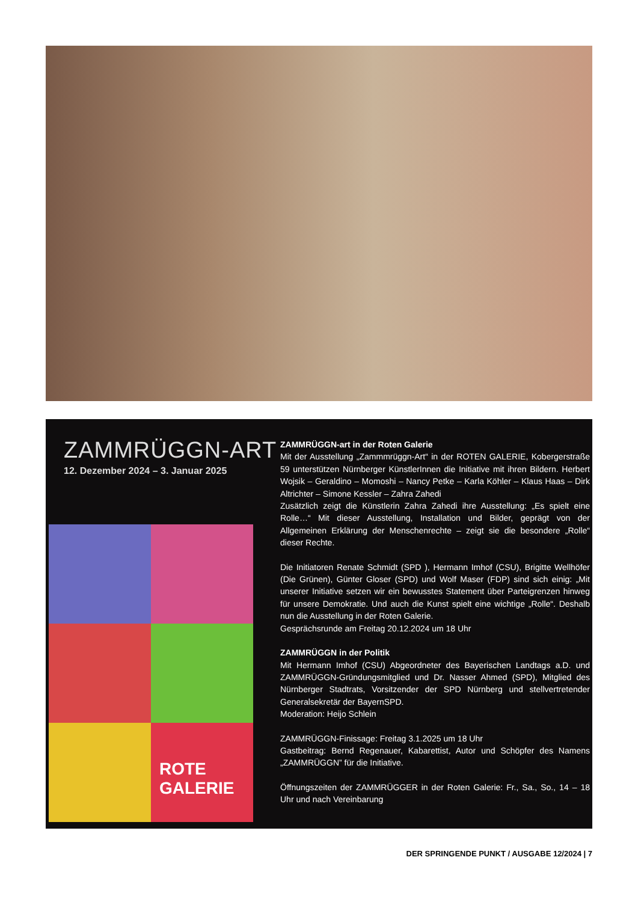ZAMMRÜGGN-ART
12. Dezember 2024 – 3. Januar 2025
ROTE
GALERIE
ZAMMRÜGGN-art in der Roten Galerie
Mit der Ausstellung „Zammmrüggn-Art“ in der ROTEN GALERIE, Kobergerstraße 59 unterstützen Nürnberger KünstlerInnen die Initiative mit ihren Bildern. Herbert Wojsik – Geraldino – Momoshi – Nancy Petke – Karla Köhler – Klaus Haas – Dirk Altrichter – Simone Kessler – Zahra Zahedi
Zusätzlich zeigt die Künstlerin Zahra Zahedi ihre Ausstellung: „Es spielt eine Rolle…“ Mit dieser Ausstellung, Installation und Bilder, geprägt von der Allgemeinen Erklärung der Menschenrechte – zeigt sie die besondere „Rolle“ dieser Rechte.
Die Initiatoren Renate Schmidt (SPD ), Hermann Imhof (CSU), Brigitte Wellhöfer (Die Grünen), Günter Gloser (SPD) und Wolf Maser (FDP) sind sich einig: „Mit unserer Initiative setzen wir ein bewusstes Statement über Parteigrenzen hinweg für unsere Demokratie. Und auch die Kunst spielt eine wichtige „Rolle“. Deshalb nun die Ausstellung in der Roten Galerie.
Gesprächsrunde am Freitag 20.12.2024 um 18 Uhr
ZAMMRÜGGN in der Politik
Mit Hermann Imhof (CSU) Abgeordneter des Bayerischen Landtags a.D. und ZAMMRÜGGN-Gründungsmitglied und Dr. Nasser Ahmed (SPD), Mitglied des Nürnberger Stadtrats, Vorsitzender der SPD Nürnberg und stellvertretender Generalsekretär der BayernSPD.
Moderation: Heijo Schlein
ZAMMRÜGGN-Finissage: Freitag 3.1.2025 um 18 Uhr
Gastbeitrag: Bernd Regenauer, Kabarettist, Autor und Schöpfer des Namens „ZAMMRÜGGN” für die Initiative.
Öffnungszeiten der ZAMMRÜGGER in der Roten Galerie: Fr., Sa., So., 14 – 18 Uhr und nach Vereinbarung
DER SPRINGENDE PUNKT / AUSGABE 12/2024 | 7